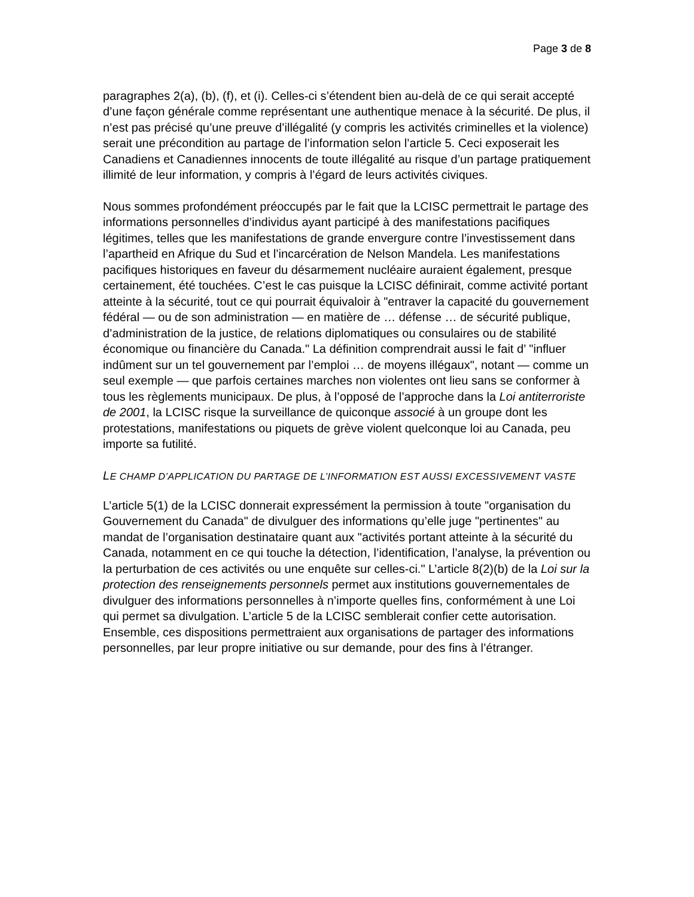Page 3 de 8
paragraphes 2(a), (b), (f), et (i). Celles-ci s’étendent bien au-delà de ce qui serait accepté d’une façon générale comme représentant une authentique menace à la sécurité. De plus, il n’est pas précisé qu’une preuve d’illégalité (y compris les activités criminelles et la violence) serait une précondition au partage de l’information selon l’article 5. Ceci exposerait les Canadiens et Canadiennes innocents de toute illégalité au risque d’un partage pratiquement illimité de leur information, y compris à l’égard de leurs activités civiques.
Nous sommes profondément préoccupés par le fait que la LCISC permettrait le partage des informations personnelles d’individus ayant participé à des manifestations pacifiques légitimes, telles que les manifestations de grande envergure contre l’investissement dans l’apartheid en Afrique du Sud et l’incarcération de Nelson Mandela. Les manifestations pacifiques historiques en faveur du désarmement nucléaire auraient également, presque certainement, été touchées. C’est le cas puisque la LCISC définirait, comme activité portant atteinte à la sécurité, tout ce qui pourrait équivaloir à "entraver la capacité du gouvernement fédéral — ou de son administration — en matière de … défense … de sécurité publique, d’administration de la justice, de relations diplomatiques ou consulaires ou de stabilité économique ou financière du Canada." La définition comprendrait aussi le fait d’ "influer indûment sur un tel gouvernement par l’emploi … de moyens illégaux", notant — comme un seul exemple — que parfois certaines marches non violentes ont lieu sans se conformer à tous les règlements municipaux. De plus, à l’opposé de l’approche dans la Loi antiterroriste de 2001, la LCISC risque la surveillance de quiconque associé à un groupe dont les protestations, manifestations ou piquets de grève violent quelconque loi au Canada, peu importe sa futilité.
LE CHAMP D’APPLICATION DU PARTAGE DE L’INFORMATION EST AUSSI EXCESSIVEMENT VASTE
L’article 5(1) de la LCISC donnerait expressément la permission à toute "organisation du Gouvernement du Canada" de divulguer des informations qu’elle juge "pertinentes" au mandat de l’organisation destinataire quant aux "activités portant atteinte à la sécurité du Canada, notamment en ce qui touche la détection, l’identification, l’analyse, la prévention ou la perturbation de ces activités ou une enquête sur celles-ci." L’article 8(2)(b) de la Loi sur la protection des renseignements personnels permet aux institutions gouvernementales de divulguer des informations personnelles à n’importe quelles fins, conformément à une Loi qui permet sa divulgation. L’article 5 de la LCISC semblerait confier cette autorisation. Ensemble, ces dispositions permettraient aux organisations de partager des informations personnelles, par leur propre initiative ou sur demande, pour des fins à l’étranger.